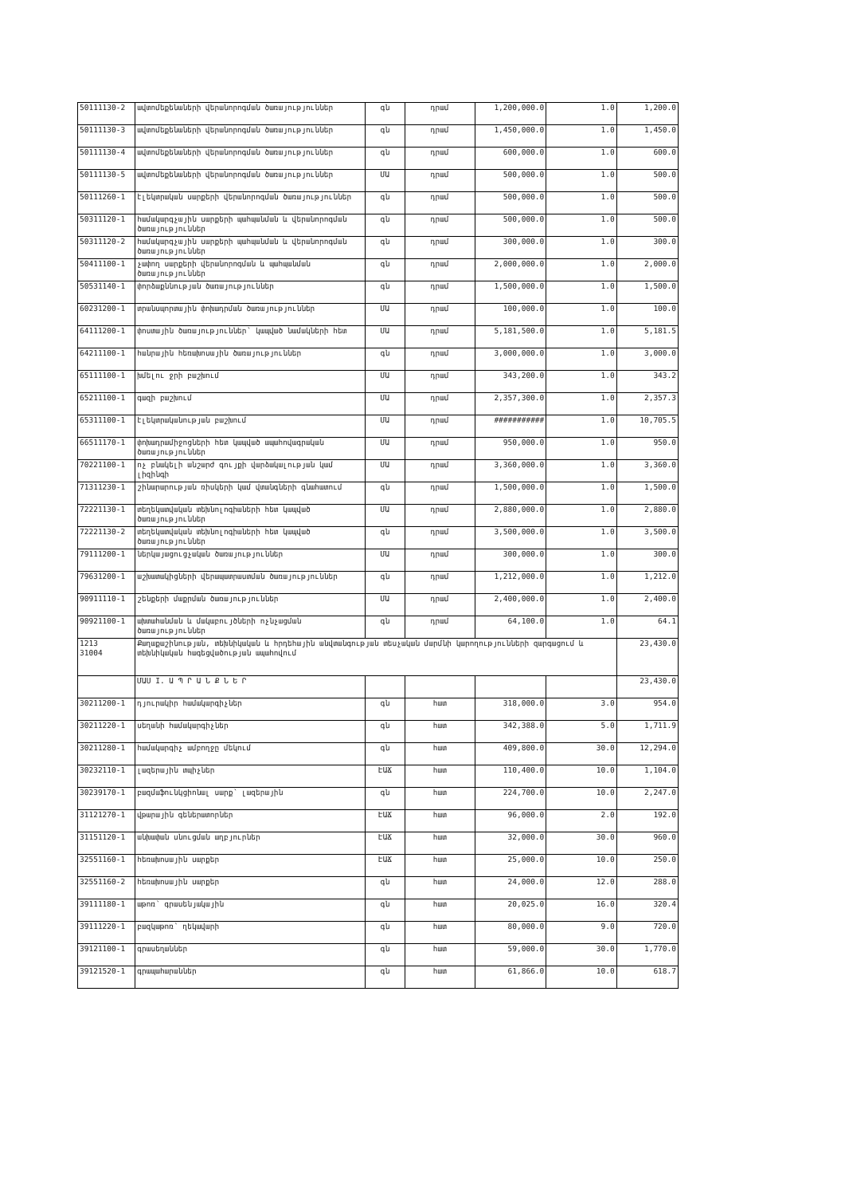| 50111130-2 | ավտոմեքենաների վերանորոգման ծառայություններ | գն | դրամ | 1,200,000.0 | 1.0 | 1,200.0 |
| 50111130-3 | ավտոմեքենաների վերանորոգման ծառայություններ | գն | դրամ | 1,450,000.0 | 1.0 | 1,450.0 |
| 50111130-4 | ավտոմեքենաների վերանորոգման ծառայություններ | գն | դրամ | 600,000.0 | 1.0 | 600.0 |
| 50111130-5 | ավտոմեքենաների վերանորոգման ծառայություններ | ՄԱ | դրամ | 500,000.0 | 1.0 | 500.0 |
| 50111260-1 | էլեկտրական սարքերի վերանորոգման ծառայություններ | գն | դրամ | 500,000.0 | 1.0 | 500.0 |
| 50311120-1 | համակարգչային սարքերի պահպանման և վերանորոգման ծառայություններ | գն | դրամ | 500,000.0 | 1.0 | 500.0 |
| 50311120-2 | համակարգչային սարքերի պահպանման և վերանորոգման ծառայություններ | գն | դրամ | 300,000.0 | 1.0 | 300.0 |
| 50411100-1 | չափող սարքերի վերանորոգման և պահպանման ծառայություններ | գն | դրամ | 2,000,000.0 | 1.0 | 2,000.0 |
| 50531140-1 | փորձաքննության ծառայություններ | գն | դրամ | 1,500,000.0 | 1.0 | 1,500.0 |
| 60231200-1 | տրանսպորտային փոխադրման ծառայություններ | ՄԱ | դրամ | 100,000.0 | 1.0 | 100.0 |
| 64111200-1 | փոստային ծառայություններ՝ կապված նամակների հետ | ՄԱ | դրամ | 5,181,500.0 | 1.0 | 5,181.5 |
| 64211100-1 | հանրային հեռախոսային ծառայություններ | գն | դրամ | 3,000,000.0 | 1.0 | 3,000.0 |
| 65111100-1 | խմելու ջրի բաշխում | ՄԱ | դրամ | 343,200.0 | 1.0 | 343.2 |
| 65211100-1 | գազի բաշխում | ՄԱ | դրամ | 2,357,300.0 | 1.0 | 2,357.3 |
| 65311100-1 | էլեկտրականության բաշխում | ՄԱ | դրամ | ########### | 1.0 | 10,705.5 |
| 66511170-1 | փոխադրամիջոցների հետ կապված ապահովագրական ծառայություններ | ՄԱ | դրամ | 950,000.0 | 1.0 | 950.0 |
| 70221100-1 | ոչ բնակելի անշարժ գույքի վարձակալության կամ լիզինգի | ՄԱ | դրամ | 3,360,000.0 | 1.0 | 3,360.0 |
| 71311230-1 | շինարարության ռիսկերի կամ վտանգների գնահատում | գն | դրամ | 1,500,000.0 | 1.0 | 1,500.0 |
| 72221130-1 | տեղեկատվական տեխնոլոգիաների հետ կապված ծառայություններ | ՄԱ | դրամ | 2,880,000.0 | 1.0 | 2,880.0 |
| 72221130-2 | տեղեկատվական տեխնոլոգիաների հետ կապված ծառայություններ | գն | դրամ | 3,500,000.0 | 1.0 | 3,500.0 |
| 79111200-1 | ներկայացուցչական ծառայություններ | ՄԱ | դրամ | 300,000.0 | 1.0 | 300.0 |
| 79631200-1 | աշխատակիցների վերապատրաստման ծառայություններ | գն | դրամ | 1,212,000.0 | 1.0 | 1,212.0 |
| 90911110-1 | շենքերի մաքրման ծառայություններ | ՄԱ | դրամ | 2,400,000.0 | 1.0 | 2,400.0 |
| 90921100-1 | ախտահանման և մակաբույծների ոչնչացման ծառայություններ | գն | դրամ | 64,100.0 | 1.0 | 64.1 |
| 1213 31004 | Քաղաքաշինության, տեխնիկական և հրդեհային անվտանգության տեսչական մարմնի կարողությունների զարգացում և տեխնիկական հագեցվածության ապահովում | | | | | 23,430.0 |
| | ՄԱՍ I. Ա Պ Ր Ա Ն Ք Ն Ե Ր | | | | | 23,430.0 |
| 30211200-1 | դյուրակիր համակարգիչներ | գն | հատ | 318,000.0 | 3.0 | 954.0 |
| 30211220-1 | սեղանի համակարգիչներ | գն | հատ | 342,388.0 | 5.0 | 1,711.9 |
| 30211280-1 | համակարգիչ ամբողջը մեկում | գն | հատ | 409,800.0 | 30.0 | 12,294.0 |
| 30232110-1 | լազերային տպիչներ | ԷԱՃ | հատ | 110,400.0 | 10.0 | 1,104.0 |
| 30239170-1 | բազմաֆունկցիոնալ սարք՝ լազերային | գն | հատ | 224,700.0 | 10.0 | 2,247.0 |
| 31121270-1 | վթարային գեներատորներ | ԷԱՃ | հատ | 96,000.0 | 2.0 | 192.0 |
| 31151120-1 | անխափան սնուցման աղբյուրներ | ԷԱՃ | հատ | 32,000.0 | 30.0 | 960.0 |
| 32551160-1 | հեռախոսային սարքեր | ԷԱՃ | հատ | 25,000.0 | 10.0 | 250.0 |
| 32551160-2 | հեռախոսային սարքեր | գն | հատ | 24,000.0 | 12.0 | 288.0 |
| 39111180-1 | աթոռ՝ գրասենյակային | գն | հատ | 20,025.0 | 16.0 | 320.4 |
| 39111220-1 | բազկաթոռ՝ ղեկավարի | գն | հատ | 80,000.0 | 9.0 | 720.0 |
| 39121100-1 | գրասեղաններ | գն | հատ | 59,000.0 | 30.0 | 1,770.0 |
| 39121520-1 | գրապահարաններ | գն | հատ | 61,866.0 | 10.0 | 618.7 |